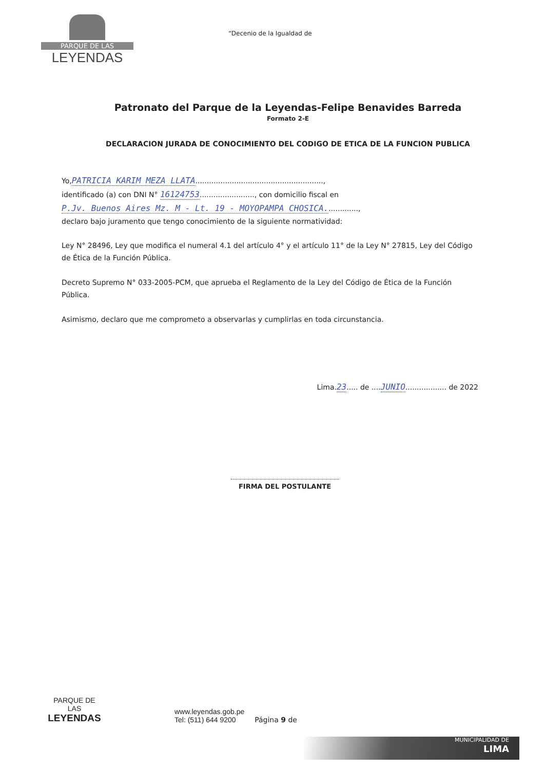PARQUE DE LAS
LEYENDAS
“Decenio de la Igualdad de
Patronato del Parque de la Leyendas-Felipe Benavides Barreda
Formato 2-E
DECLARACION JURADA DE CONOCIMIENTO DEL CODIGO DE ETICA DE LA FUNCION PUBLICA
Yo,PATRICIA KARIM MEZA LLATA........................................................,
identificado (a) con DNI N° 16124753........................, con domicilio fiscal en
P.Jv. Buenos Aires Mz. M - Lt. 19 - MOYOPAMPA CHOSICA..............,
declaro bajo juramento que tengo conocimiento de la siguiente normatividad:
Ley N° 28496, Ley que modifica el numeral 4.1 del artículo 4° y el artículo 11° de la Ley N° 27815, Ley del Código de Ética de la Función Pública.
Decreto Supremo N° 033-2005-PCM, que aprueba el Reglamento de la Ley del Código de Ética de la Función Pública.
Asimismo, declaro que me comprometo a observarlas y cumplirlas en toda circunstancia.
Lima.23..... de ....JUNIO.................. de 2022
FIRMA DEL POSTULANTE
PARQUE DE
LAS
LEYENDAS
www.leyendas.gob.pe
Tel: (511) 644 9200
Página 9 de
MUNICIPALIDAD DE
LIMA